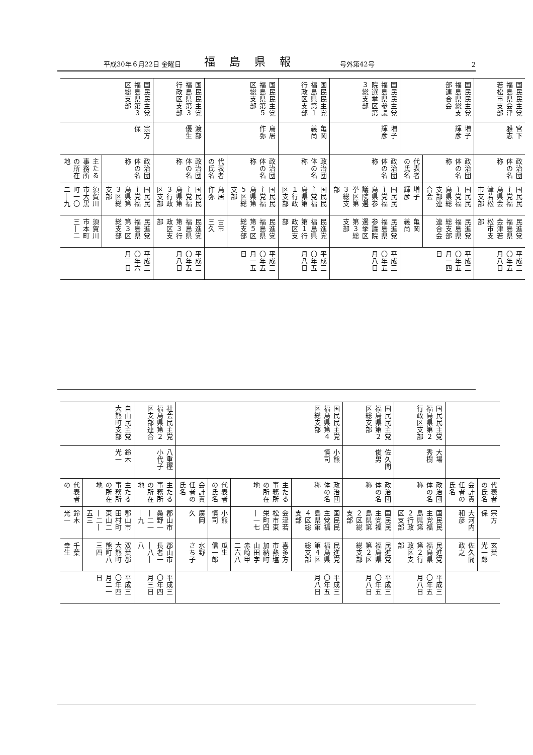平成30年６月22日 金曜日 福島県報 号外第42号 2
| 国民民主党福島県会津若松市支部 | 国民民主党福島県総支部連合会 | | 国民民主党福島県参議院選挙区第３総支部 | 国民民主党福島県第１行政区支部 | 国民民主党福島県第５区総支部 | | 国民民主党福島県第３行政区支部 | 国民民主党福島県第３区総支部 | |
| 宮下 雅志 | 増子 輝彦 | | 増子 輝彦 | 亀岡 義尚 | 鳥居 作弥 | | 渡部 優生 | 宗方 保 | |
| 政治団体の名称 | 政治団体の名称 | 代表者の氏名 | 政治団体の名称 | 政治団体の名称 | 政治団体の名称 | 代表者の氏名 | 政治団体の名称 | 政治団体の名称 | 主たる事務所の所在地 |
| 国民民主党福島県会津若松市支部 | 国民民主党福島県総支部連合会 | 増子 輝彦 | 国民民主党福島県参議院選挙区第３総支部 | 国民民主党福島県第１行政区支部 | 国民民主党福島県第５区総支部 | 鳥居 作弥 | 国民民主党福島県第３行政区支部 | 国民民主党福島県第３区総支部 | 須賀川市大黒町一〇二―九 |
| 民進党福島県会津若松市支部 | 民進党福島県総支部連合会 | 亀岡 義尚 | 民進党福島県参議院選挙区第３総支部 | 民進党福島県第１行政区支部 | 民進党福島県第５区総支部 | 古市 三久 | 民進党福島県第３行政区支部 | 民進党福島県第３区総支部 | 須賀川市本町三―二 |
| 平成三〇年五月八日 | 平成三〇年五月一四日 | | 平成三〇年五月八日 | 平成三〇年五月八日 | 平成三〇年五月一五日 | | 平成三〇年五月八日 | 平成三〇年六月二日 | |
| | | 国民民主党福島県第２行政区支部 | 国民民主党福島県第２区総支部 | 国民民主党福島県第４区総支部 | | | | 社会民主党福島県第２区支部連合 | 自由民主党大熊町支部 | |
| | | 大場 秀樹 | 佐久間 俊男 | 小熊 慎司 | | | | 八重樫 小代子 | 鈴木 光一 | |
| 代表者の氏名 | 会計責任者の氏名 | 政治団体の名称 | 政治団体の名称 | 政治団体の名称 | 主たる事務所の所在地 | 代表者の氏名 | 会計責任者の氏名 | 主たる事務所の所在地 | 主たる事務所の所在地 | 代表者の |
| 宗方 保 | 大河内 和彦 | 国民民主党福島県第２行政区支部 | 国民民主党福島県第２区総支部 | 国民民主党福島県第４区総支部 | 会津若松市東栄町四―一七 | 小熊 慎司 | 廣岡 久 | 郡山市桑野一―二一―九 | 郡山市田村町東山二―二―五三 | 鈴木 光一 |
| 玄葉 光一郎 | 佐久間 政之 | 民進党福島県第２行政区支部 | 民進党福島県第２区総支部 | 民進党福島県第４区総支部 | 喜多方市熱塩加納町山田字赤崎甲二六八 | 瓜生 信一郎 | 水野 さち子 | 郡山市長者一―八―八 | 双葉郡大熊町熊町八三四 | 千葉 幸生 |
| | | 平成三〇年五月八日 | 平成三〇年五月八日 | 平成三〇年五月八日 | | | | 平成三〇年四月三日 | 平成三〇年四月二一日 | |